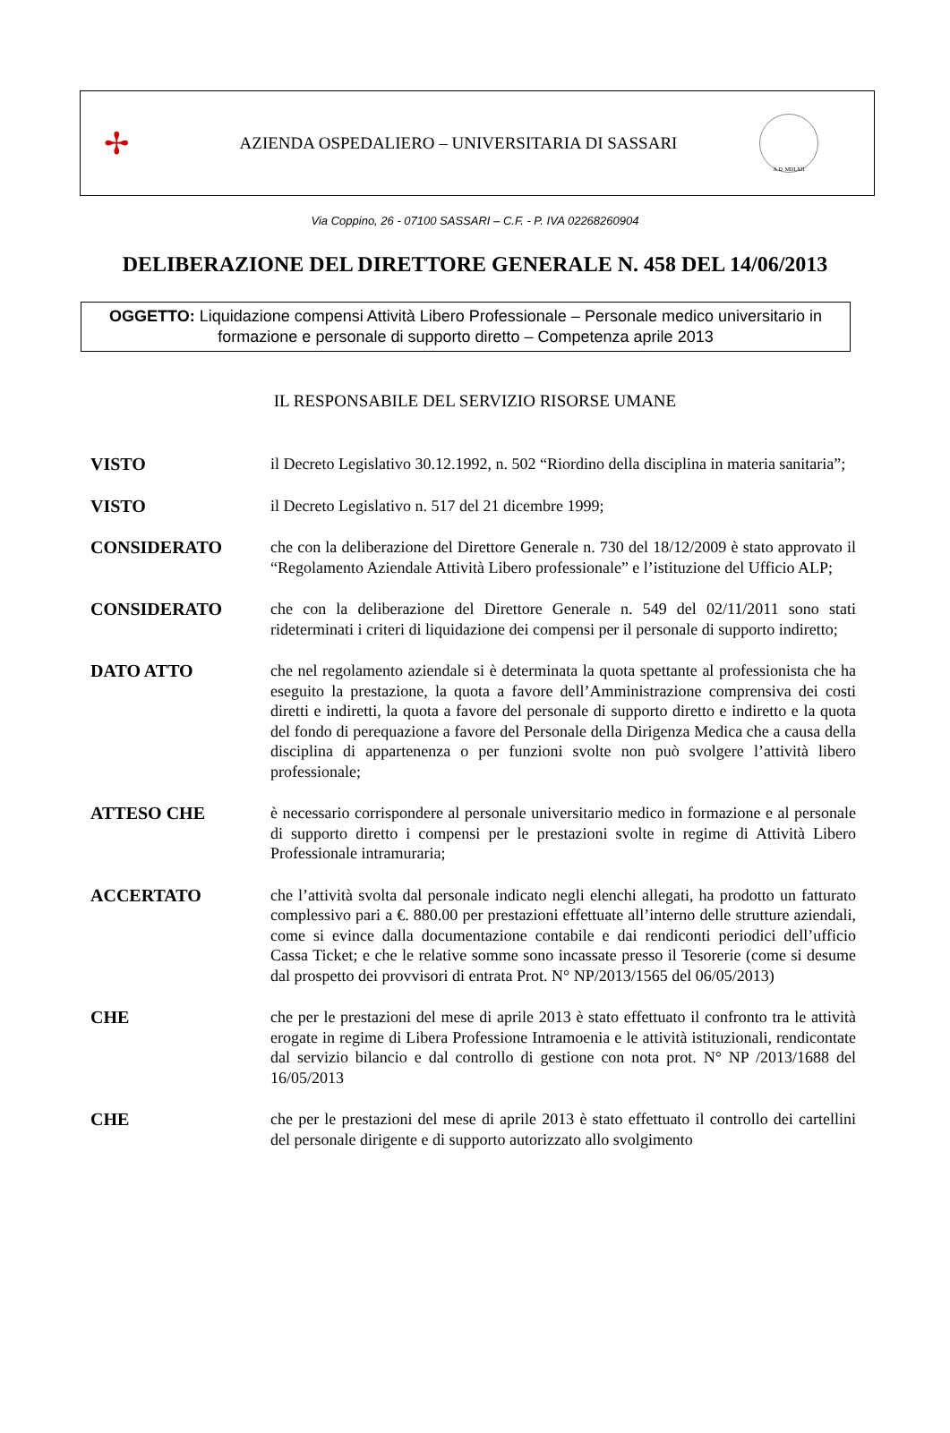✢
AZIENDA OSPEDALIERO – UNIVERSITARIA DI SASSARI
A.D. MDLXII
Via Coppino, 26 - 07100 SASSARI – C.F. - P. IVA 02268260904
DELIBERAZIONE DEL DIRETTORE GENERALE N. 458 DEL 14/06/2013
OGGETTO: Liquidazione compensi Attività Libero Professionale – Personale medico universitario in formazione e personale di supporto diretto – Competenza aprile 2013
IL RESPONSABILE DEL SERVIZIO RISORSE UMANE
VISTO il Decreto Legislativo 30.12.1992, n. 502 “Riordino della disciplina in materia sanitaria”;
VISTO il Decreto Legislativo n. 517 del 21 dicembre 1999;
CONSIDERATO che con la deliberazione del Direttore Generale n. 730 del 18/12/2009 è stato approvato il “Regolamento Aziendale Attività Libero professionale” e l’istituzione del Ufficio ALP;
CONSIDERATO che con la deliberazione del Direttore Generale n. 549 del 02/11/2011 sono stati rideterminati i criteri di liquidazione dei compensi per il personale di supporto indiretto;
DATO ATTO che nel regolamento aziendale si è determinata la quota spettante al professionista che ha eseguito la prestazione, la quota a favore dell’Amministrazione comprensiva dei costi diretti e indiretti, la quota a favore del personale di supporto diretto e indiretto e la quota del fondo di perequazione a favore del Personale della Dirigenza Medica che a causa della disciplina di appartenenza o per funzioni svolte non può svolgere l’attività libero professionale;
ATTESO CHE è necessario corrispondere al personale universitario medico in formazione e al personale di supporto diretto i compensi per le prestazioni svolte in regime di Attività Libero Professionale intramuraria;
ACCERTATO che l’attività svolta dal personale indicato negli elenchi allegati, ha prodotto un fatturato complessivo pari a €. 880.00 per prestazioni effettuate all’interno delle strutture aziendali, come si evince dalla documentazione contabile e dai rendiconti periodici dell’ufficio Cassa Ticket; e che le relative somme sono incassate presso il Tesorerie (come si desume dal prospetto dei provvisori di entrata Prot. N° NP/2013/1565 del 06/05/2013)
CHE che per le prestazioni del mese di aprile 2013 è stato effettuato il confronto tra le attività erogate in regime di Libera Professione Intramoenia e le attività istituzionali, rendicontate dal servizio bilancio e dal controllo di gestione con nota prot. N° NP /2013/1688 del 16/05/2013
CHE che per le prestazioni del mese di aprile 2013 è stato effettuato il controllo dei cartellini del personale dirigente e di supporto autorizzato allo svolgimento